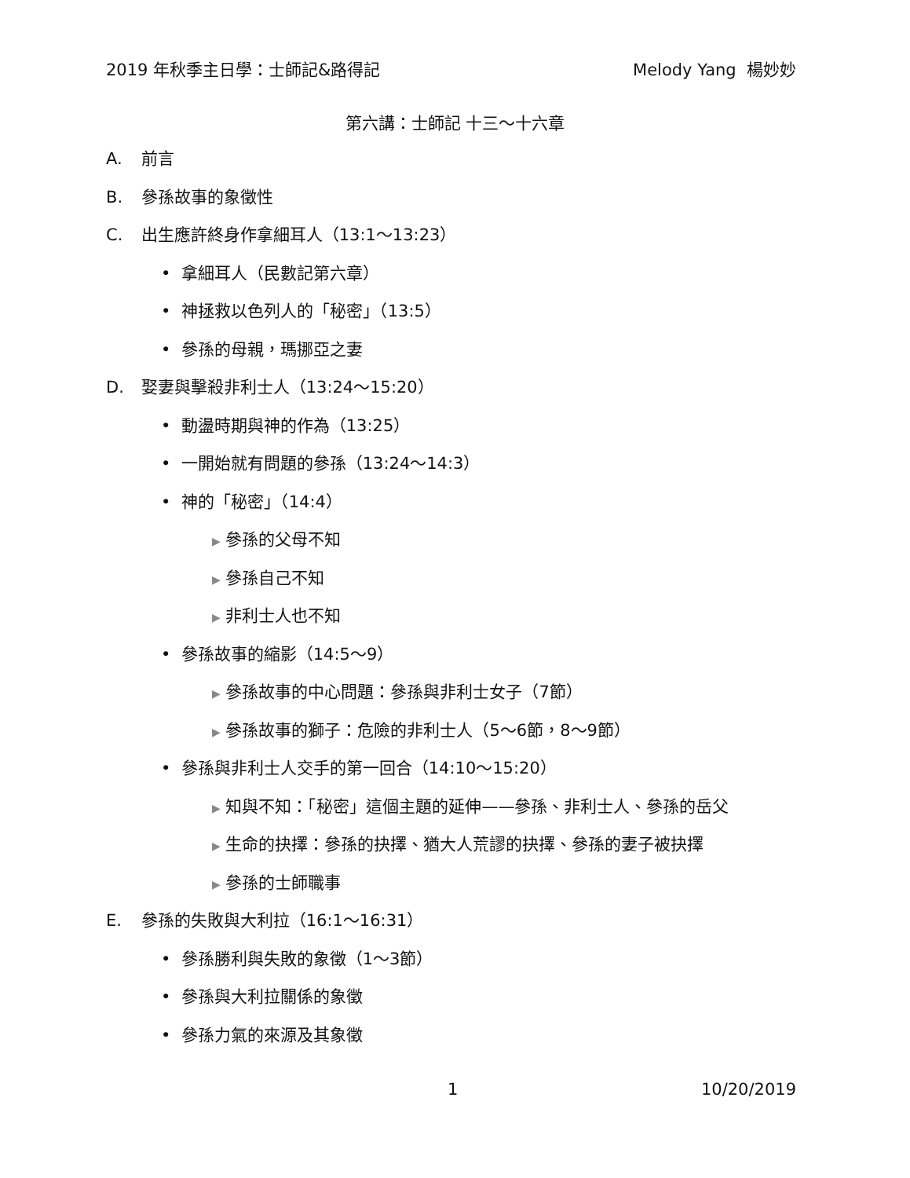2019 年秋季主日學：士師記&路得記 Melody Yang 楊妙妙
第六講：士師記 十三～十六章
A. 前言
B. 參孫故事的象徵性
C. 出生應許終身作拿細耳人（13:1～13:23）
• 拿細耳人（民數記第六章）
• 神拯救以色列人的「秘密」（13:5）
• 參孫的母親，瑪挪亞之妻
D. 娶妻與擊殺非利士人（13:24～15:20）
• 動盪時期與神的作為（13:25）
• 一開始就有問題的參孫（13:24～14:3）
• 神的「秘密」（14:4）
▶ 參孫的父母不知
▶ 參孫自己不知
▶ 非利士人也不知
• 參孫故事的縮影（14:5～9）
▶ 參孫故事的中心問題：參孫與非利士女子（7節）
▶ 參孫故事的獅子：危險的非利士人（5～6節，8～9節）
• 參孫與非利士人交手的第一回合（14:10～15:20）
▶ 知與不知：「秘密」這個主題的延伸——參孫、非利士人、參孫的岳父
▶ 生命的抉擇：參孫的抉擇、猶大人荒謬的抉擇、參孫的妻子被抉擇
▶ 參孫的士師職事
E. 參孫的失敗與大利拉（16:1～16:31）
• 參孫勝利與失敗的象徵（1～3節）
• 參孫與大利拉關係的象徵
• 參孫力氣的來源及其象徵
1 10/20/2019